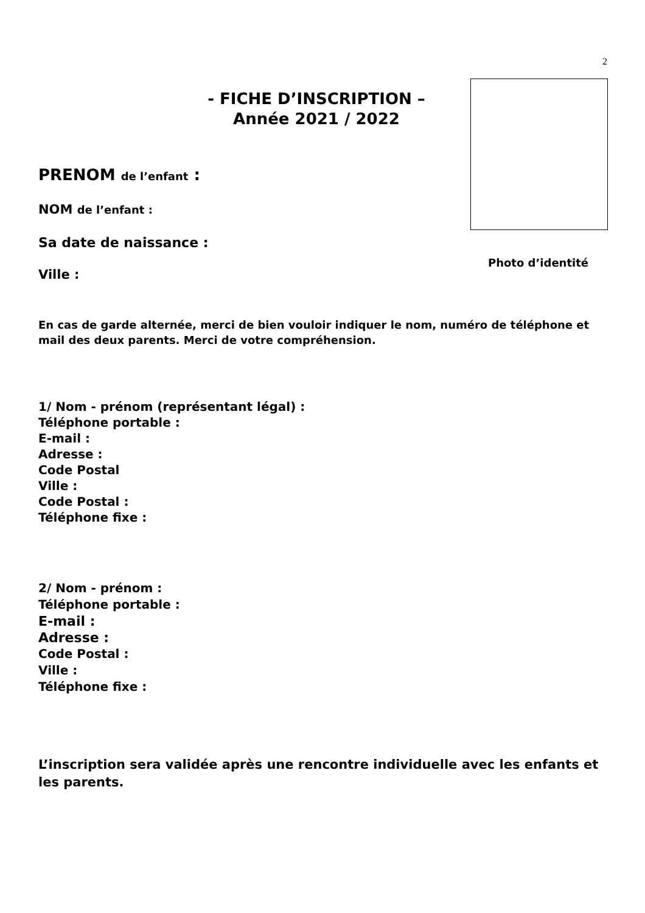2
- FICHE D’INSCRIPTION –
Année 2021 / 2022
Photo d’identité
PRENOM de l’enfant :
NOM de l’enfant :
Sa date de naissance :
Ville :
En cas de garde alternée, merci de bien vouloir indiquer le nom, numéro de téléphone et mail des deux parents. Merci de votre compréhension.
1/ Nom - prénom (représentant légal) :
Téléphone portable :
E-mail :
Adresse :
Code Postal
Ville :
Code Postal :
Téléphone fixe :
2/ Nom - prénom :
Téléphone portable :
E-mail :
Adresse :
Code Postal :
Ville :
Téléphone fixe :
L’inscription sera validée après une rencontre individuelle avec les enfants et les parents.